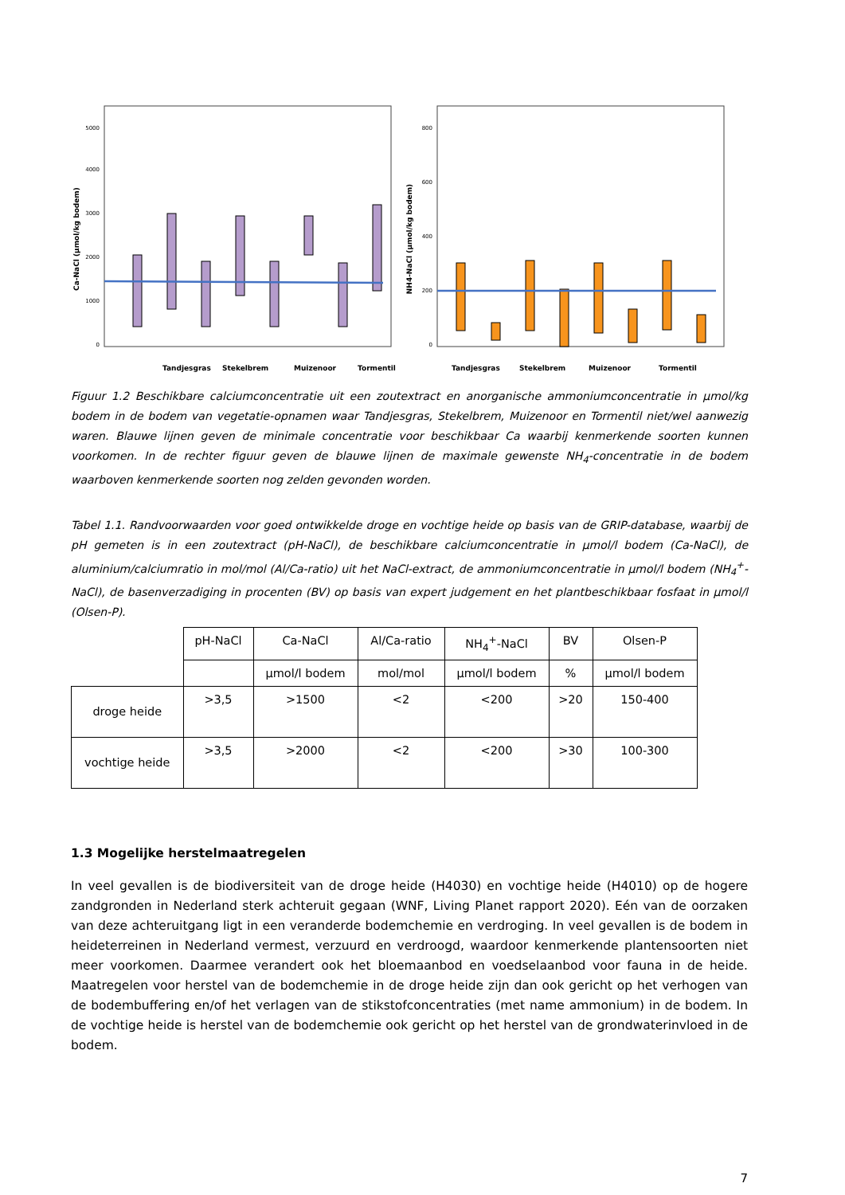Ca-NaCl (µmol/kg bodem)
0
1000
2000
3000
4000
5000
Tandjesgras
Stekelbrem
Muizenoor
Tormentil
NH4-NaCl (µmol/kg bodem)
0
200
400
600
800
Tandjesgras
Stekelbrem
Muizenoor
Tormentil
Figuur 1.2 Beschikbare calciumconcentratie uit een zoutextract en anorganische ammoniumconcentratie in µmol/kg bodem in de bodem van vegetatie-opnamen waar Tandjesgras, Stekelbrem, Muizenoor en Tormentil niet/wel aanwezig waren. Blauwe lijnen geven de minimale concentratie voor beschikbaar Ca waarbij kenmerkende soorten kunnen voorkomen. In de rechter figuur geven de blauwe lijnen de maximale gewenste NH<sub>4</sub>-concentratie in de bodem waarboven kenmerkende soorten nog zelden gevonden worden.
Tabel 1.1. Randvoorwaarden voor goed ontwikkelde droge en vochtige heide op basis van de GRIP-database, waarbij de pH gemeten is in een zoutextract (pH-NaCl), de beschikbare calciumconcentratie in µmol/l bodem (Ca-NaCl), de aluminium/calciumratio in mol/mol (Al/Ca-ratio) uit het NaCl-extract, de ammoniumconcentratie in µmol/l bodem (NH<sub>4</sub><sup>+</sup>-NaCl), de basenverzadiging in procenten (BV) op basis van expert judgement en het plantbeschikbaar fosfaat in µmol/l (Olsen-P).
| | pH-NaCl | Ca-NaCl | Al/Ca-ratio | NH<sub>4</sub><sup>+</sup>-NaCl | BV | Olsen-P |
| | | µmol/l bodem | mol/mol | µmol/l bodem | % | µmol/l bodem |
| droge heide | >3,5 | >1500 | <2 | <200 | >20 | 150-400 |
| vochtige heide | >3,5 | >2000 | <2 | <200 | >30 | 100-300 |
1.3 Mogelijke herstelmaatregelen
In veel gevallen is de biodiversiteit van de droge heide (H4030) en vochtige heide (H4010) op de hogere zandgronden in Nederland sterk achteruit gegaan (WNF, Living Planet rapport 2020). Eén van de oorzaken van deze achteruitgang ligt in een veranderde bodemchemie en verdroging. In veel gevallen is de bodem in heideterreinen in Nederland vermest, verzuurd en verdroogd, waardoor kenmerkende plantensoorten niet meer voorkomen. Daarmee verandert ook het bloemaanbod en voedselaanbod voor fauna in de heide. Maatregelen voor herstel van de bodemchemie in de droge heide zijn dan ook gericht op het verhogen van de bodembuffering en/of het verlagen van de stikstofconcentraties (met name ammonium) in de bodem. In de vochtige heide is herstel van de bodemchemie ook gericht op het herstel van de grondwaterinvloed in de bodem.
7